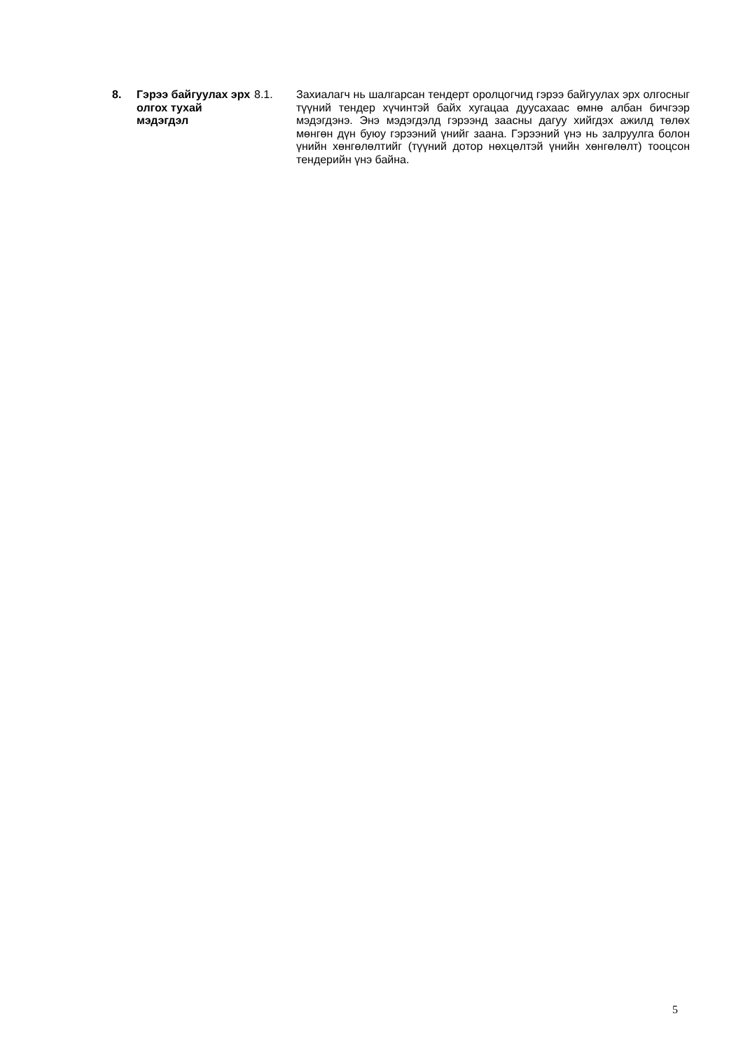8. Гэрээ байгуулах эрх олгох тухай мэдэгдэл
8.1. Захиалагч нь шалгарсан тендерт оролцогчид гэрээ байгуулах эрх олгосныг түүний тендер хүчинтэй байх хугацаа дуусахаас өмнө албан бичгээр мэдэгдэнэ. Энэ мэдэгдэлд гэрээнд заасны дагуу хийгдэх ажилд төлөх мөнгөн дүн буюу гэрээний үнийг заана. Гэрээний үнэ нь залруулга болон үнийн хөнгөлөлтийг (түүний дотор нөхцөлтэй үнийн хөнгөлөлт) тооцсон тендерийн үнэ байна.
5